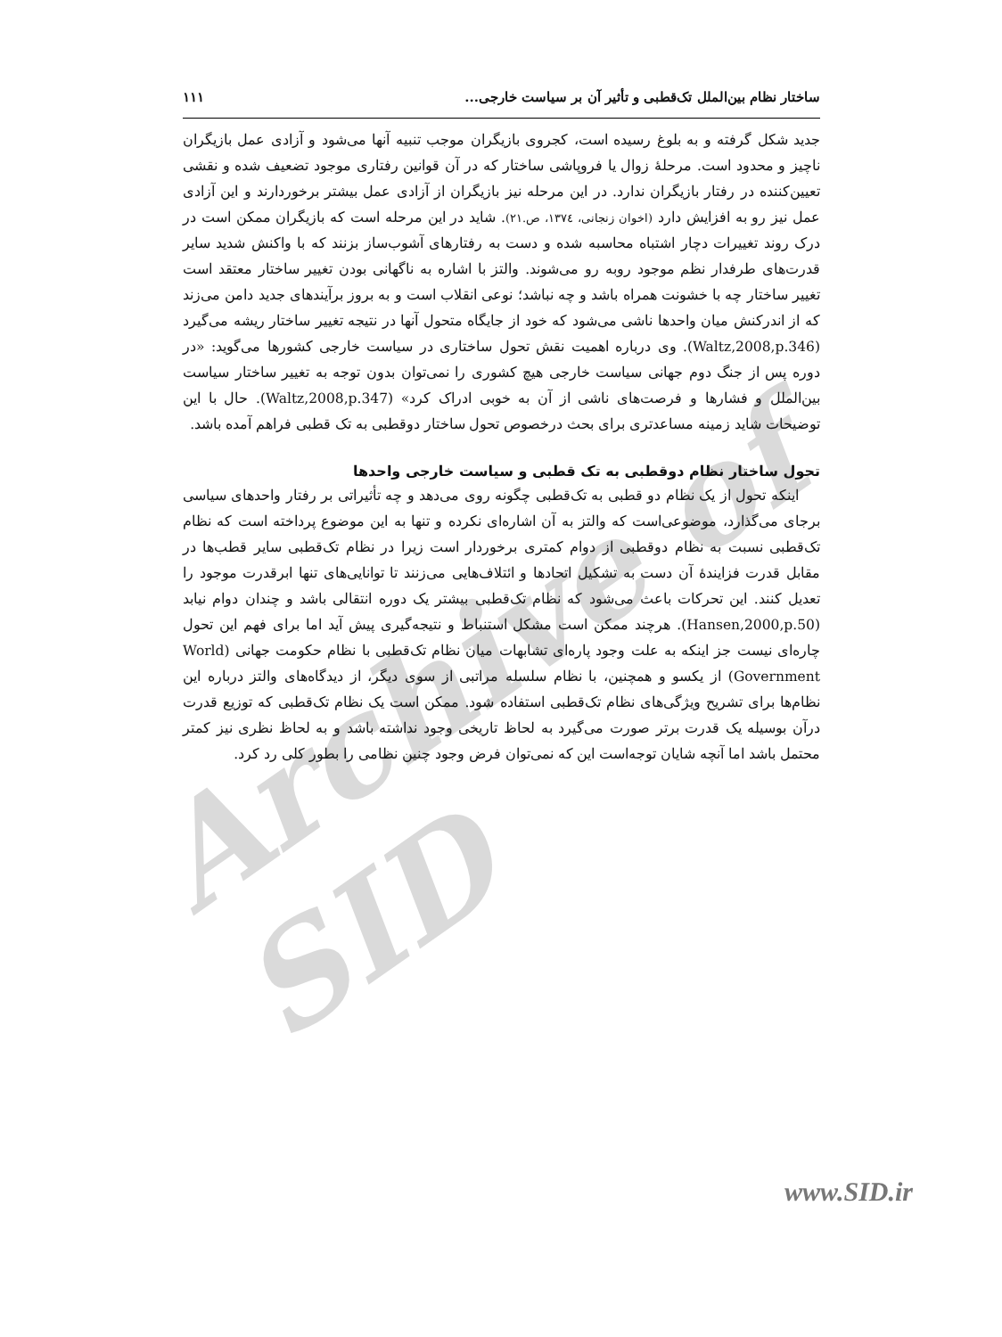Archive of SID
ساختار نظام بین‌الملل تک‌قطبی و تأثیر آن بر سیاست خارجی... ۱۱۱
جدید شکل گرفته و به بلوغ رسیده است، کجروی بازیگران موجب تنبیه آنها می‌شود و آزادی عمل بازیگران ناچیز و محدود است. مرحلهٔ زوال یا فروپاشی ساختار که در آن قوانین رفتاری موجود تضعیف شده و نقشی تعیین‌کننده در رفتار بازیگران ندارد. در این مرحله نیز بازیگران از آزادی عمل بیشتر برخوردارند و این آزادی عمل نیز رو به افزایش دارد (اخوان زنجانی، ۱۳۷٤، ص.۲۱). شاید در این مرحله است که بازیگران ممکن است در درک روند تغییرات دچار اشتباه محاسبه شده و دست به رفتارهای آشوب‌ساز بزنند که با واکنش شدید سایر قدرت‌های طرفدار نظم موجود روبه رو می‌شوند. والتز با اشاره به ناگهانی بودن تغییر ساختار معتقد است تغییر ساختار چه با خشونت همراه باشد و چه نباشد؛ نوعی انقلاب است و به بروز برآیندهای جدید دامن می‌زند که از اندرکنش میان واحدها ناشی می‌شود که خود از جایگاه متحول آنها در نتیجه تغییر ساختار ریشه می‌گیرد (Waltz,2008,p.346). وی درباره اهمیت نقش تحول ساختاری در سیاست خارجی کشورها می‌گوید: «در دوره پس از جنگ دوم جهانی سیاست خارجی هیچ کشوری را نمی‌توان بدون توجه به تغییر ساختار سیاست بین‌الملل و فشارها و فرصت‌های ناشی از آن به خوبی ادراک کرد» (Waltz,2008,p.347). حال با این توضیحات شاید زمینه مساعدتری برای بحث درخصوص تحول ساختار دوقطبی به تک قطبی فراهم آمده باشد.
تحول ساختار نظام دوقطبی به تک قطبی و سیاست خارجی واحدها
اینکه تحول از یک نظام دو قطبی به تک‌قطبی چگونه روی می‌دهد و چه تأثیراتی بر رفتار واحدهای سیاسی برجای می‌گذارد، موضوعی‌است که والتز به آن اشاره‌ای نکرده و تنها به این موضوع پرداخته است که نظام تک‌قطبی نسبت به نظام دوقطبی از دوام کمتری برخوردار است زیرا در نظام تک‌قطبی سایر قطب‌ها در مقابل قدرت فزایندهٔ آن دست به تشکیل اتحادها و ائتلاف‌هایی می‌زنند تا توانایی‌های تنها ابرقدرت موجود را تعدیل کنند. این تحرکات باعث می‌شود که نظام تک‌قطبی بیشتر یک دوره انتقالی باشد و چندان دوام نیابد (Hansen,2000,p.50). هرچند ممکن است مشکل استنباط و نتیجه‌گیری پیش آید اما برای فهم این تحول چاره‌ای نیست جز اینکه به علت وجود پاره‌ای تشابهات میان نظام تک‌قطبی با نظام حکومت جهانی (World Government) از یکسو و همچنین، با نظام سلسله مراتبی از سوی دیگر، از دیدگاه‌های والتز درباره این نظام‌ها برای تشریح ویژگی‌های نظام تک‌قطبی استفاده شود. ممکن است یک نظام تک‌قطبی که توزیع قدرت درآن بوسیله یک قدرت برتر صورت می‌گیرد به لحاظ تاریخی وجود نداشته باشد و به لحاظ نظری نیز کمتر محتمل باشد اما آنچه شایان توجه‌است این که نمی‌توان فرض وجود چنین نظامی را بطور کلی رد کرد.
www.SID.ir